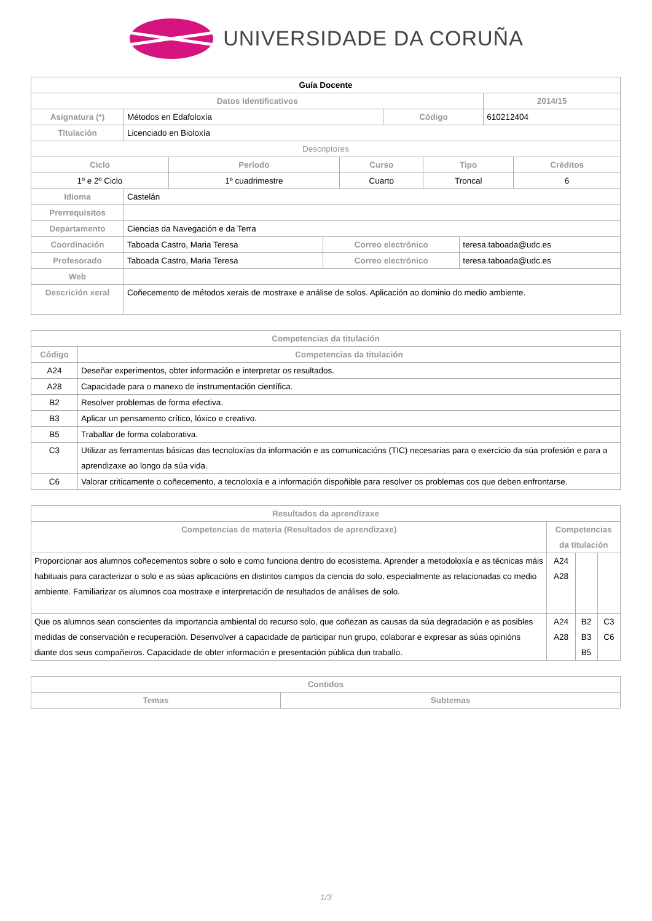UNIVERSIDADE DA CORUÑA
| Guía Docente | | | |
| Datos Identificativos | | | 2014/15 |
| Asignatura (*) | Métodos en Edafoloxía | Código | 610212404 |
| Titulación | Licenciado en Bioloxía | | |
| Descriptores | | | |
| Ciclo | Período | Curso | Tipo | Créditos |
| --- | --- | --- | --- | --- |
| 1º e 2º Ciclo | 1º cuadrimestre | Cuarto | Troncal | 6 |
| Idioma | Castelán | | |
| Prerrequisitos | | | |
| Departamento | Ciencias da Navegación e da Terra | | |
| Coordinación | Taboada Castro, Maria Teresa | Correo electrónico | teresa.taboada@udc.es |
| Profesorado | Taboada Castro, Maria Teresa | Correo electrónico | teresa.taboada@udc.es |
| Web | | | |
| Descrición xeral | Coñecemento de métodos xerais de mostraxe e análise de solos. Aplicación ao dominio do medio ambiente. | | |
| Competencias da titulación | |
| --- | --- |
| Código | Competencias da titulación |
| A24 | Deseñar experimentos, obter información e interpretar os resultados. |
| A28 | Capacidade para o manexo de instrumentación científica. |
| B2 | Resolver problemas de forma efectiva. |
| B3 | Aplicar un pensamento crítico, lóxico e creativo. |
| B5 | Traballar de forma colaborativa. |
| C3 | Utilizar as ferramentas básicas das tecnoloxías da información e as comunicacións (TIC) necesarias para o exercicio da súa profesión e para a aprendizaxe ao longo da súa vida. |
| C6 | Valorar criticamente o coñecemento, a tecnoloxía e a información dispoñible para resolver os problemas cos que deben enfrontarse. |
| Resultados da aprendizaxe | | | |
| --- | --- | --- | --- |
| Competencias de materia (Resultados de aprendizaxe) | Competencias da titulación | | |
| Proporcionar aos alumnos coñecementos sobre o solo e como funciona dentro do ecosistema. Aprender a metodoloxía e as técnicas máis habituais para caracterizar o solo e as súas aplicacións en distintos campos da ciencia do solo, especialmente as relacionadas co medio ambiente. Familiarizar os alumnos coa mostraxe e interpretación de resultados de análises de solo. | A24 A28 | | |
| Que os alumnos sean conscientes da importancia ambiental do recurso solo, que coñezan as causas da súa degradación e as posibles medidas de conservación e recuperación. Desenvolver a capacidade de participar nun grupo, colaborar e expresar as súas opinións diante dos seus compañeiros. Capacidade de obter información e presentación pública dun traballo. | A24 A28 | B2 B3 B5 | C3 C6 |
| Contidos | |
| --- | --- |
| Temas | Subtemas |
1/3